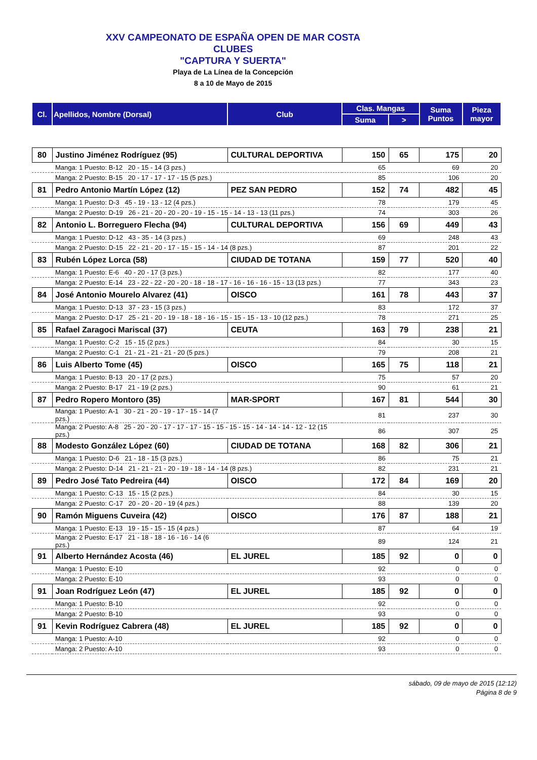XXV CAMPEONATO DE ESPAÑA OPEN DE MAR COSTA
CLUBES
"CAPTURA Y SUERTA"
Playa de La Línea de la Concepción
8 a 10 de Mayo de 2015
| Cl. | Apellidos, Nombre (Dorsal) | Club | Clas. Mangas | | Suma Puntos | Pieza mayor |
| --- | --- | --- | --- | --- | --- | --- |
| | | | Suma | > | | |
| 80 | Justino Jiménez Rodríguez (95) | CULTURAL DEPORTIVA | 150 | 65 | 175 | 20 |
| | Manga: 1 Puesto: B-12 20 - 15 - 14 (3 pzs.) | | 65 | | 69 | 20 |
| | Manga: 2 Puesto: B-15 20 - 17 - 17 - 17 - 15 (5 pzs.) | | 85 | | 106 | 20 |
| 81 | Pedro Antonio Martín López (12) | PEZ SAN PEDRO | 152 | 74 | 482 | 45 |
| | Manga: 1 Puesto: D-3 45 - 19 - 13 - 12 (4 pzs.) | | 78 | | 179 | 45 |
| | Manga: 2 Puesto: D-19 26 - 21 - 20 - 20 - 20 - 19 - 15 - 15 - 14 - 13 - 13 (11 pzs.) | | 74 | | 303 | 26 |
| 82 | Antonio L. Borreguero Flecha (94) | CULTURAL DEPORTIVA | 156 | 69 | 449 | 43 |
| | Manga: 1 Puesto: D-12 43 - 35 - 14 (3 pzs.) | | 69 | | 248 | 43 |
| | Manga: 2 Puesto: D-15 22 - 21 - 20 - 17 - 15 - 15 - 14 - 14 (8 pzs.) | | 87 | | 201 | 22 |
| 83 | Rubén López Lorca (58) | CIUDAD DE TOTANA | 159 | 77 | 520 | 40 |
| | Manga: 1 Puesto: E-6 40 - 20 - 17 (3 pzs.) | | 82 | | 177 | 40 |
| | Manga: 2 Puesto: E-14 23 - 22 - 22 - 20 - 20 - 18 - 18 - 17 - 16 - 16 - 16 - 15 - 13 (13 pzs.) | | 77 | | 343 | 23 |
| 84 | José Antonio Mourelo Alvarez (41) | OISCO | 161 | 78 | 443 | 37 |
| | Manga: 1 Puesto: D-13 37 - 23 - 15 (3 pzs.) | | 83 | | 172 | 37 |
| | Manga: 2 Puesto: D-17 25 - 21 - 20 - 19 - 18 - 18 - 16 - 15 - 15 - 15 - 13 - 10 (12 pzs.) | | 78 | | 271 | 25 |
| 85 | Rafael Zaragoci Mariscal (37) | CEUTA | 163 | 79 | 238 | 21 |
| | Manga: 1 Puesto: C-2 15 - 15 (2 pzs.) | | 84 | | 30 | 15 |
| | Manga: 2 Puesto: C-1 21 - 21 - 21 - 21 - 20 (5 pzs.) | | 79 | | 208 | 21 |
| 86 | Luis Alberto Tome (45) | OISCO | 165 | 75 | 118 | 21 |
| | Manga: 1 Puesto: B-13 20 - 17 (2 pzs.) | | 75 | | 57 | 20 |
| | Manga: 2 Puesto: B-17 21 - 19 (2 pzs.) | | 90 | | 61 | 21 |
| 87 | Pedro Ropero Montoro (35) | MAR-SPORT | 167 | 81 | 544 | 30 |
| | Manga: 1 Puesto: A-1 30 - 21 - 20 - 19 - 17 - 15 - 14 (7 pzs.) | | 81 | | 237 | 30 |
| | Manga: 2 Puesto: A-8 25 - 20 - 20 - 17 - 17 - 17 - 15 - 15 - 15 - 15 - 14 - 14 - 14 - 12 - 12 (15 pzs.) | | 86 | | 307 | 25 |
| 88 | Modesto González López (60) | CIUDAD DE TOTANA | 168 | 82 | 306 | 21 |
| | Manga: 1 Puesto: D-6 21 - 18 - 15 (3 pzs.) | | 86 | | 75 | 21 |
| | Manga: 2 Puesto: D-14 21 - 21 - 21 - 20 - 19 - 18 - 14 - 14 (8 pzs.) | | 82 | | 231 | 21 |
| 89 | Pedro José Tato Pedreira (44) | OISCO | 172 | 84 | 169 | 20 |
| | Manga: 1 Puesto: C-13 15 - 15 (2 pzs.) | | 84 | | 30 | 15 |
| | Manga: 2 Puesto: C-17 20 - 20 - 20 - 19 (4 pzs.) | | 88 | | 139 | 20 |
| 90 | Ramón Miguens Cuveira (42) | OISCO | 176 | 87 | 188 | 21 |
| | Manga: 1 Puesto: E-13 19 - 15 - 15 - 15 (4 pzs.) | | 87 | | 64 | 19 |
| | Manga: 2 Puesto: E-17 21 - 18 - 18 - 16 - 16 - 14 (6 pzs.) | | 89 | | 124 | 21 |
| 91 | Alberto Hernández Acosta (46) | EL JUREL | 185 | 92 | 0 | 0 |
| | Manga: 1 Puesto: E-10 | | 92 | | 0 | 0 |
| | Manga: 2 Puesto: E-10 | | 93 | | 0 | 0 |
| 91 | Joan Rodríguez León (47) | EL JUREL | 185 | 92 | 0 | 0 |
| | Manga: 1 Puesto: B-10 | | 92 | | 0 | 0 |
| | Manga: 2 Puesto: B-10 | | 93 | | 0 | 0 |
| 91 | Kevin Rodríguez Cabrera (48) | EL JUREL | 185 | 92 | 0 | 0 |
| | Manga: 1 Puesto: A-10 | | 92 | | 0 | 0 |
| | Manga: 2 Puesto: A-10 | | 93 | | 0 | 0 |
sábado, 09 de mayo de 2015 (12:12)
Página 8 de 9